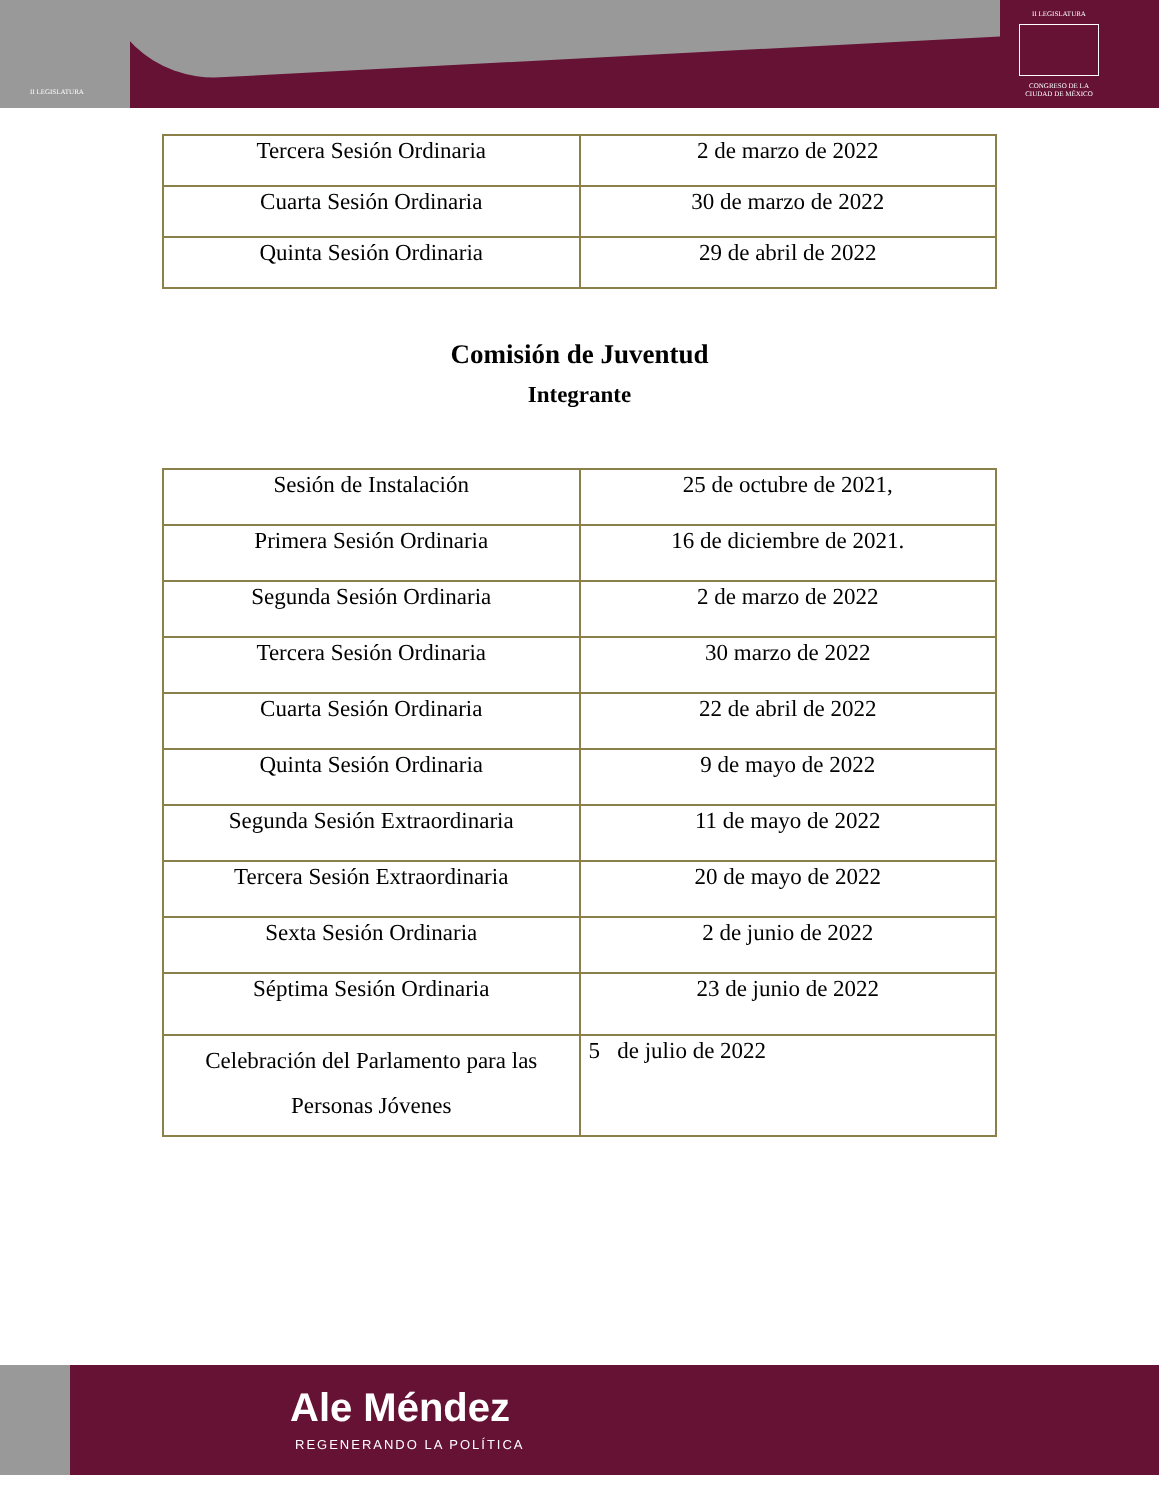II LEGISLATURA
II LEGISLATURA CONGRESO DE LA CIUDAD DE MÉXICO
| Tercera Sesión Ordinaria | 2 de marzo de 2022 |
| Cuarta Sesión Ordinaria | 30 de marzo de 2022 |
| Quinta Sesión Ordinaria | 29 de abril de 2022 |
Comisión de Juventud
Integrante
| Sesión de Instalación | 25 de octubre de 2021, |
| Primera Sesión Ordinaria | 16 de diciembre de 2021. |
| Segunda Sesión Ordinaria | 2 de marzo de 2022 |
| Tercera Sesión Ordinaria | 30 marzo de 2022 |
| Cuarta Sesión Ordinaria | 22 de abril de 2022 |
| Quinta Sesión Ordinaria | 9 de mayo de 2022 |
| Segunda Sesión Extraordinaria | 11 de mayo de 2022 |
| Tercera Sesión Extraordinaria | 20 de mayo de 2022 |
| Sexta Sesión Ordinaria | 2 de junio de 2022 |
| Séptima Sesión Ordinaria | 23 de junio de 2022 |
| Celebración del Parlamento para las Personas Jóvenes | 5 de julio de 2022 |
Ale Méndez
REGENERANDO LA POLÍTICA